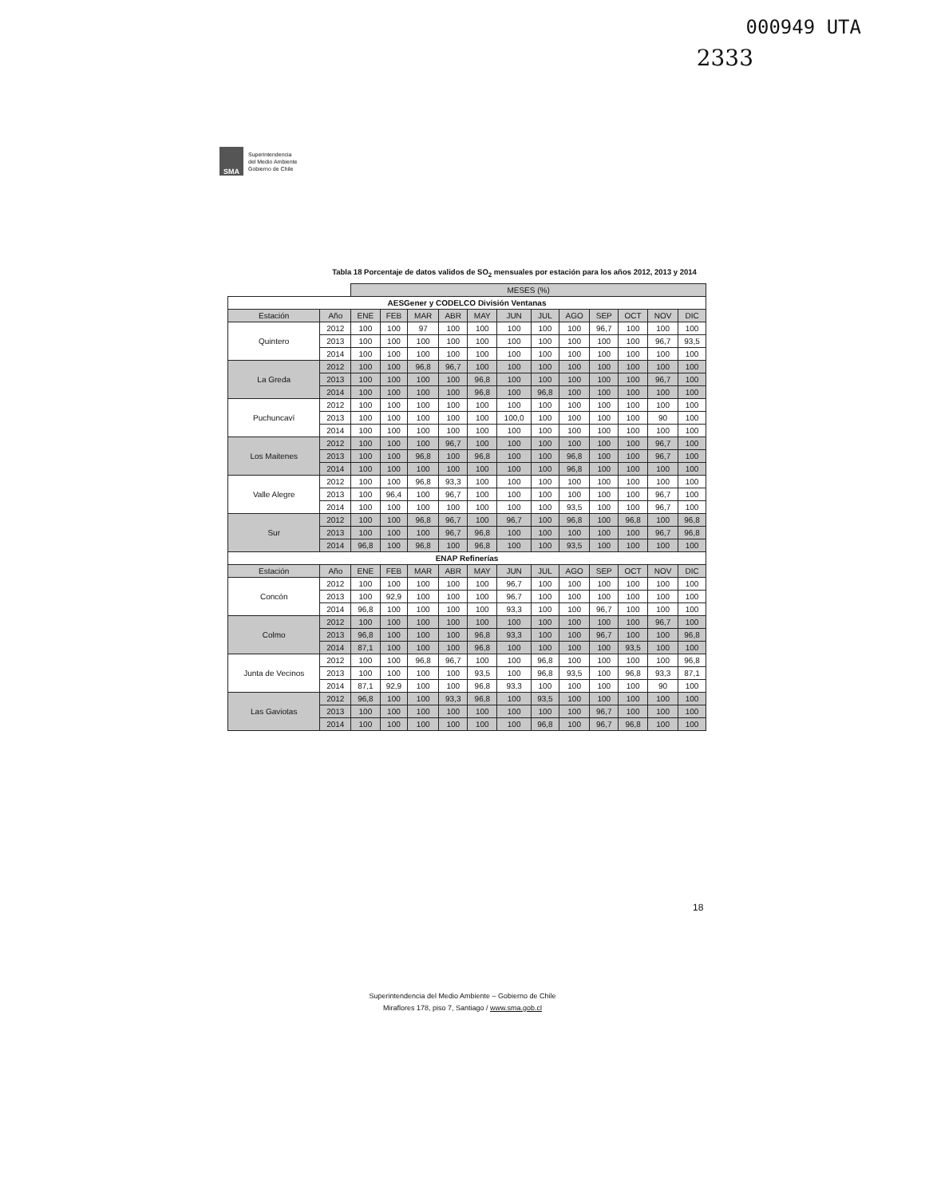000949 UTA
2333
SMA
Superintendencia
del Medio Ambiente
Gobierno de Chile
Tabla 18 Porcentaje de datos validos de SO<sub>2</sub> mensuales por estación para los años 2012, 2013 y 2014
| | | MESES (%) | | | | | | | | | | | |
| AESGener y CODELCO División Ventanas | | | | | | | | | | | | | |
| Estación | Año | ENE | FEB | MAR | ABR | MAY | JUN | JUL | AGO | SEP | OCT | NOV | DIC |
| Quintero | 2012 | 100 | 100 | 97 | 100 | 100 | 100 | 100 | 100 | 96,7 | 100 | 100 | 100 |
| | 2013 | 100 | 100 | 100 | 100 | 100 | 100 | 100 | 100 | 100 | 100 | 96,7 | 93,5 |
| | 2014 | 100 | 100 | 100 | 100 | 100 | 100 | 100 | 100 | 100 | 100 | 100 | 100 |
| La Greda | 2012 | 100 | 100 | 96,8 | 96,7 | 100 | 100 | 100 | 100 | 100 | 100 | 100 | 100 |
| | 2013 | 100 | 100 | 100 | 100 | 96,8 | 100 | 100 | 100 | 100 | 100 | 96,7 | 100 |
| | 2014 | 100 | 100 | 100 | 100 | 96,8 | 100 | 96,8 | 100 | 100 | 100 | 100 | 100 |
| Puchuncaví | 2012 | 100 | 100 | 100 | 100 | 100 | 100 | 100 | 100 | 100 | 100 | 100 | 100 |
| | 2013 | 100 | 100 | 100 | 100 | 100 | 100,0 | 100 | 100 | 100 | 100 | 90 | 100 |
| | 2014 | 100 | 100 | 100 | 100 | 100 | 100 | 100 | 100 | 100 | 100 | 100 | 100 |
| Los Maitenes | 2012 | 100 | 100 | 100 | 96,7 | 100 | 100 | 100 | 100 | 100 | 100 | 96,7 | 100 |
| | 2013 | 100 | 100 | 96,8 | 100 | 96,8 | 100 | 100 | 96,8 | 100 | 100 | 96,7 | 100 |
| | 2014 | 100 | 100 | 100 | 100 | 100 | 100 | 100 | 96,8 | 100 | 100 | 100 | 100 |
| Valle Alegre | 2012 | 100 | 100 | 96,8 | 93,3 | 100 | 100 | 100 | 100 | 100 | 100 | 100 | 100 |
| | 2013 | 100 | 96,4 | 100 | 96,7 | 100 | 100 | 100 | 100 | 100 | 100 | 96,7 | 100 |
| | 2014 | 100 | 100 | 100 | 100 | 100 | 100 | 100 | 93,5 | 100 | 100 | 96,7 | 100 |
| Sur | 2012 | 100 | 100 | 96,8 | 96,7 | 100 | 96,7 | 100 | 96,8 | 100 | 96,8 | 100 | 96,8 |
| | 2013 | 100 | 100 | 100 | 96,7 | 96,8 | 100 | 100 | 100 | 100 | 100 | 96,7 | 96,8 |
| | 2014 | 96,8 | 100 | 96,8 | 100 | 96,8 | 100 | 100 | 93,5 | 100 | 100 | 100 | 100 |
| ENAP Refinerías | | | | | | | | | | | | | |
| Estación | Año | ENE | FEB | MAR | ABR | MAY | JUN | JUL | AGO | SEP | OCT | NOV | DIC |
| Concón | 2012 | 100 | 100 | 100 | 100 | 100 | 96,7 | 100 | 100 | 100 | 100 | 100 | 100 |
| | 2013 | 100 | 92,9 | 100 | 100 | 100 | 96,7 | 100 | 100 | 100 | 100 | 100 | 100 |
| | 2014 | 96,8 | 100 | 100 | 100 | 100 | 93,3 | 100 | 100 | 96,7 | 100 | 100 | 100 |
| Colmo | 2012 | 100 | 100 | 100 | 100 | 100 | 100 | 100 | 100 | 100 | 100 | 96,7 | 100 |
| | 2013 | 96,8 | 100 | 100 | 100 | 96,8 | 93,3 | 100 | 100 | 96,7 | 100 | 100 | 96,8 |
| | 2014 | 87,1 | 100 | 100 | 100 | 96,8 | 100 | 100 | 100 | 100 | 93,5 | 100 | 100 |
| Junta de Vecinos | 2012 | 100 | 100 | 96,8 | 96,7 | 100 | 100 | 96,8 | 100 | 100 | 100 | 100 | 96,8 |
| | 2013 | 100 | 100 | 100 | 100 | 93,5 | 100 | 96,8 | 93,5 | 100 | 96,8 | 93,3 | 87,1 |
| | 2014 | 87,1 | 92,9 | 100 | 100 | 96,8 | 93,3 | 100 | 100 | 100 | 100 | 90 | 100 |
| Las Gaviotas | 2012 | 96,8 | 100 | 100 | 93,3 | 96,8 | 100 | 93,5 | 100 | 100 | 100 | 100 | 100 |
| | 2013 | 100 | 100 | 100 | 100 | 100 | 100 | 100 | 100 | 96,7 | 100 | 100 | 100 |
| | 2014 | 100 | 100 | 100 | 100 | 100 | 100 | 96,8 | 100 | 96,7 | 96,8 | 100 | 100 |
18
Superintendencia del Medio Ambiente – Gobierno de Chile
Miraflores 178, piso 7, Santiago / www.sma.gob.cl